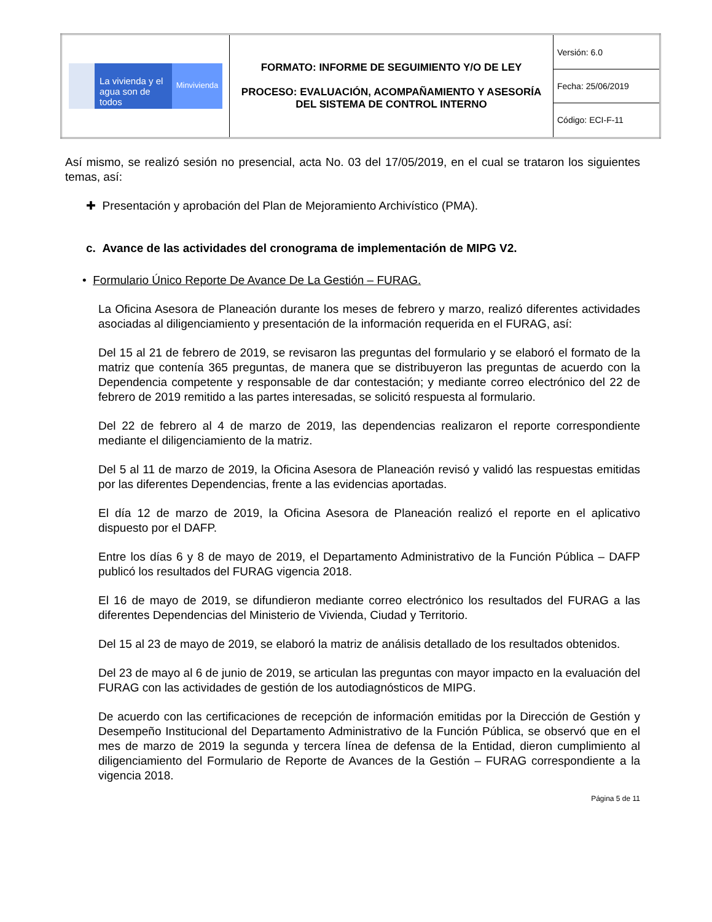| La vivienda y el agua son de todos Minvivienda | FORMATO: INFORME DE SEGUIMIENTO Y/O DE LEY PROCESO: EVALUACIÓN, ACOMPAÑAMIENTO Y ASESORÍA DEL SISTEMA DE CONTROL INTERNO | Versión: 6.0 |
| | | Fecha: 25/06/2019 |
| | | Código: ECI-F-11 |
Así mismo, se realizó sesión no presencial, acta No. 03 del 17/05/2019, en el cual se trataron los siguientes temas, así:
✚ Presentación y aprobación del Plan de Mejoramiento Archivístico (PMA).
c. Avance de las actividades del cronograma de implementación de MIPG V2.
• Formulario Único Reporte De Avance De La Gestión – FURAG.
La Oficina Asesora de Planeación durante los meses de febrero y marzo, realizó diferentes actividades asociadas al diligenciamiento y presentación de la información requerida en el FURAG, así:
Del 15 al 21 de febrero de 2019, se revisaron las preguntas del formulario y se elaboró el formato de la matriz que contenía 365 preguntas, de manera que se distribuyeron las preguntas de acuerdo con la Dependencia competente y responsable de dar contestación; y mediante correo electrónico del 22 de febrero de 2019 remitido a las partes interesadas, se solicitó respuesta al formulario.
Del 22 de febrero al 4 de marzo de 2019, las dependencias realizaron el reporte correspondiente mediante el diligenciamiento de la matriz.
Del 5 al 11 de marzo de 2019, la Oficina Asesora de Planeación revisó y validó las respuestas emitidas por las diferentes Dependencias, frente a las evidencias aportadas.
El día 12 de marzo de 2019, la Oficina Asesora de Planeación realizó el reporte en el aplicativo dispuesto por el DAFP.
Entre los días 6 y 8 de mayo de 2019, el Departamento Administrativo de la Función Pública – DAFP publicó los resultados del FURAG vigencia 2018.
El 16 de mayo de 2019, se difundieron mediante correo electrónico los resultados del FURAG a las diferentes Dependencias del Ministerio de Vivienda, Ciudad y Territorio.
Del 15 al 23 de mayo de 2019, se elaboró la matriz de análisis detallado de los resultados obtenidos.
Del 23 de mayo al 6 de junio de 2019, se articulan las preguntas con mayor impacto en la evaluación del FURAG con las actividades de gestión de los autodiagnósticos de MIPG.
De acuerdo con las certificaciones de recepción de información emitidas por la Dirección de Gestión y Desempeño Institucional del Departamento Administrativo de la Función Pública, se observó que en el mes de marzo de 2019 la segunda y tercera línea de defensa de la Entidad, dieron cumplimiento al diligenciamiento del Formulario de Reporte de Avances de la Gestión – FURAG correspondiente a la vigencia 2018.
Página 5 de 11